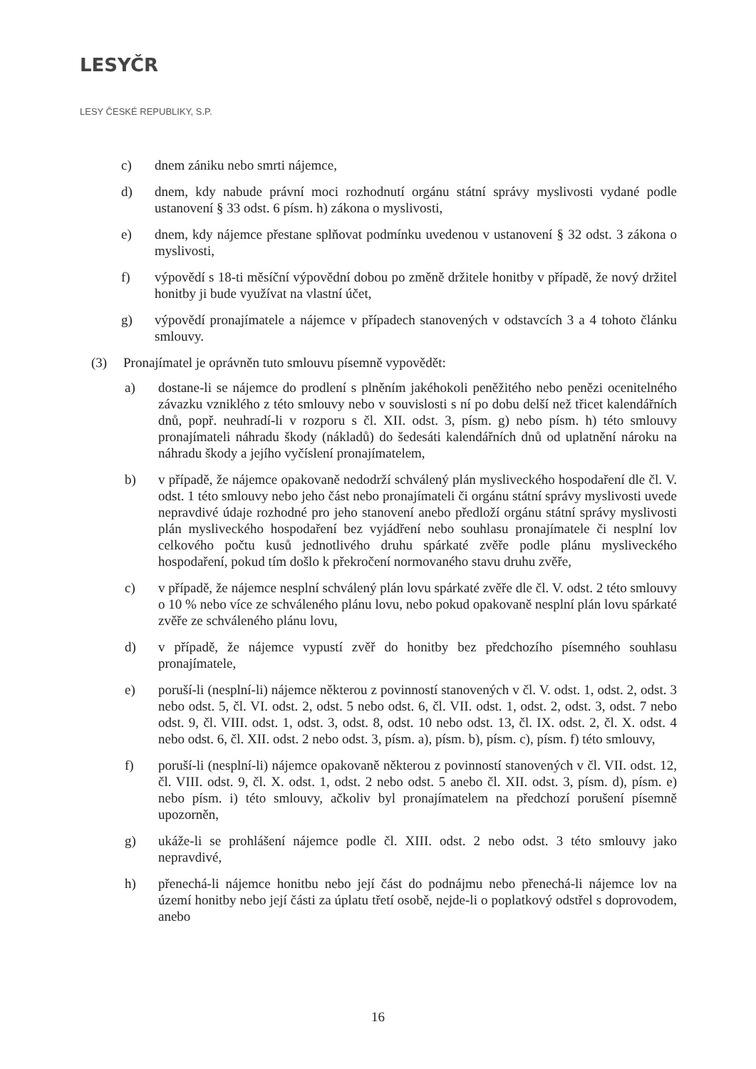LESYČR
LESY ČESKÉ REPUBLIKY, S.P.
c) dnem zániku nebo smrti nájemce,
d) dnem, kdy nabude právní moci rozhodnutí orgánu státní správy myslivosti vydané podle ustanovení § 33 odst. 6 písm. h) zákona o myslivosti,
e) dnem, kdy nájemce přestane splňovat podmínku uvedenou v ustanovení § 32 odst. 3 zákona o myslivosti,
f) výpovědí s 18-ti měsíční výpovědní dobou po změně držitele honitby v případě, že nový držitel honitby ji bude využívat na vlastní účet,
g) výpovědí pronajímatele a nájemce v případech stanovených v odstavcích 3 a 4 tohoto článku smlouvy.
(3) Pronajímatel je oprávněn tuto smlouvu písemně vypovědět:
a) dostane-li se nájemce do prodlení s plněním jakéhokoli peněžitého nebo penězi ocenitelného závazku vzniklého z této smlouvy nebo v souvislosti s ní po dobu delší než třicet kalendářních dnů, popř. neuhradí-li v rozporu s čl. XII. odst. 3, písm. g) nebo písm. h) této smlouvy pronajímateli náhradu škody (nákladů) do šedesáti kalendářních dnů od uplatnění nároku na náhradu škody a jejího vyčíslení pronajímatelem,
b) v případě, že nájemce opakovaně nedodrží schválený plán mysliveckého hospodaření dle čl. V. odst. 1 této smlouvy nebo jeho část nebo pronajímateli či orgánu státní správy myslivosti uvede nepravdivé údaje rozhodné pro jeho stanovení anebo předloží orgánu státní správy myslivosti plán mysliveckého hospodaření bez vyjádření nebo souhlasu pronajímatele či nesplní lov celkového počtu kusů jednotlivého druhu spárkaté zvěře podle plánu mysliveckého hospodaření, pokud tím došlo k překročení normovaného stavu druhu zvěře,
c) v případě, že nájemce nesplní schválený plán lovu spárkaté zvěře dle čl. V. odst. 2 této smlouvy o 10 % nebo více ze schváleného plánu lovu, nebo pokud opakovaně nesplní plán lovu spárkaté zvěře ze schváleného plánu lovu,
d) v případě, že nájemce vypustí zvěř do honitby bez předchozího písemného souhlasu pronajímatele,
e) poruší-li (nesplní-li) nájemce některou z povinností stanovených v čl. V. odst. 1, odst. 2, odst. 3 nebo odst. 5, čl. VI. odst. 2, odst. 5 nebo odst. 6, čl. VII. odst. 1, odst. 2, odst. 3, odst. 7 nebo odst. 9, čl. VIII. odst. 1, odst. 3, odst. 8, odst. 10 nebo odst. 13, čl. IX. odst. 2, čl. X. odst. 4 nebo odst. 6, čl. XII. odst. 2 nebo odst. 3, písm. a), písm. b), písm. c), písm. f) této smlouvy,
f) poruší-li (nesplní-li) nájemce opakovaně některou z povinností stanovených v čl. VII. odst. 12, čl. VIII. odst. 9, čl. X. odst. 1, odst. 2 nebo odst. 5 anebo čl. XII. odst. 3, písm. d), písm. e) nebo písm. i) této smlouvy, ačkoliv byl pronajímatelem na předchozí porušení písemně upozorněn,
g) ukáže-li se prohlášení nájemce podle čl. XIII. odst. 2 nebo odst. 3 této smlouvy jako nepravdivé,
h) přenechá-li nájemce honitbu nebo její část do podnájmu nebo přenechá-li nájemce lov na území honitby nebo její části za úplatu třetí osobě, nejde-li o poplatkový odstřel s doprovodem, anebo
16